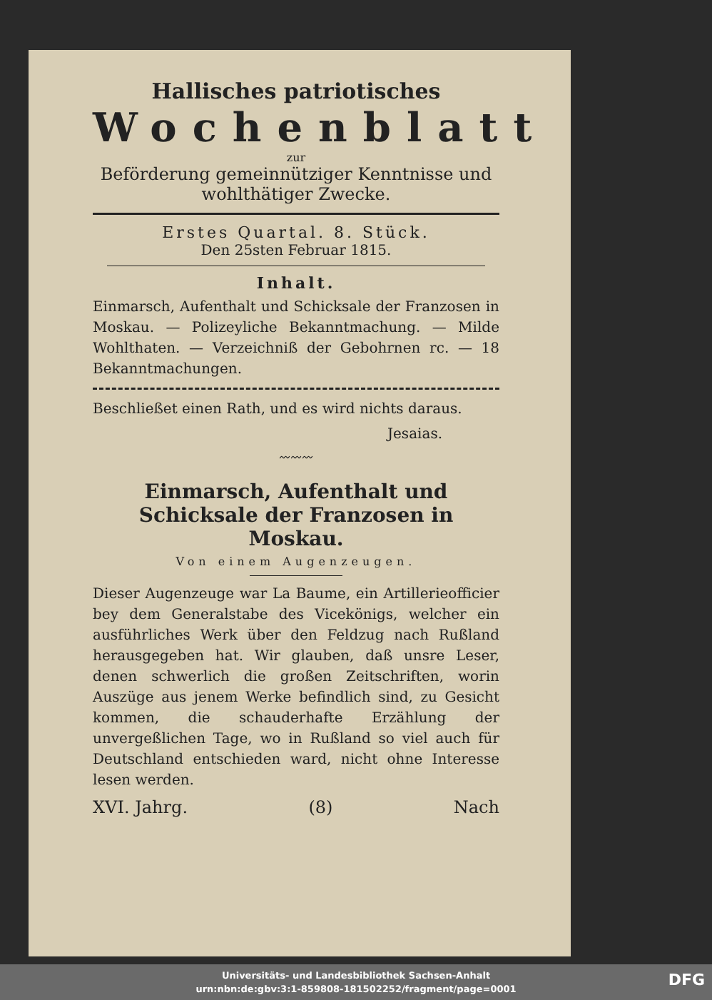Hallisches patriotisches
Wochenblatt
zur
Beförderung gemeinnütziger Kenntnisse und
wohlthätiger Zwecke.
Erstes Quartal. 8. Stück.
Den 25sten Februar 1815.
Inhalt.
Einmarsch, Aufenthalt und Schicksale der Franzosen in Moskau. — Polizeyliche Bekanntmachung. — Milde Wohlthaten. — Verzeichniß der Gebohrnen rc. — 18 Bekanntmachungen.
Beschließet einen Rath, und es wird nichts daraus.
Jesaias.
〰〰〰
Einmarsch, Aufenthalt und Schicksale der Franzosen in Moskau.
Von einem Augenzeugen.
Dieser Augenzeuge war La Baume, ein Artillerieofficier bey dem Generalstabe des Vicekönigs, welcher ein ausführliches Werk über den Feldzug nach Rußland herausgegeben hat. Wir glauben, daß unsre Leser, denen schwerlich die großen Zeitschriften, worin Auszüge aus jenem Werke befindlich sind, zu Gesicht kommen, die schauderhafte Erzählung der unvergeßlichen Tage, wo in Rußland so viel auch für Deutschland entschieden ward, nicht ohne Interesse lesen werden.
XVI. Jahrg. (8) Nach
Universitäts- und Landesbibliothek Sachsen-Anhalt
urn:nbn:de:gbv:3:1-859808-181502252/fragment/page=0001
DFG